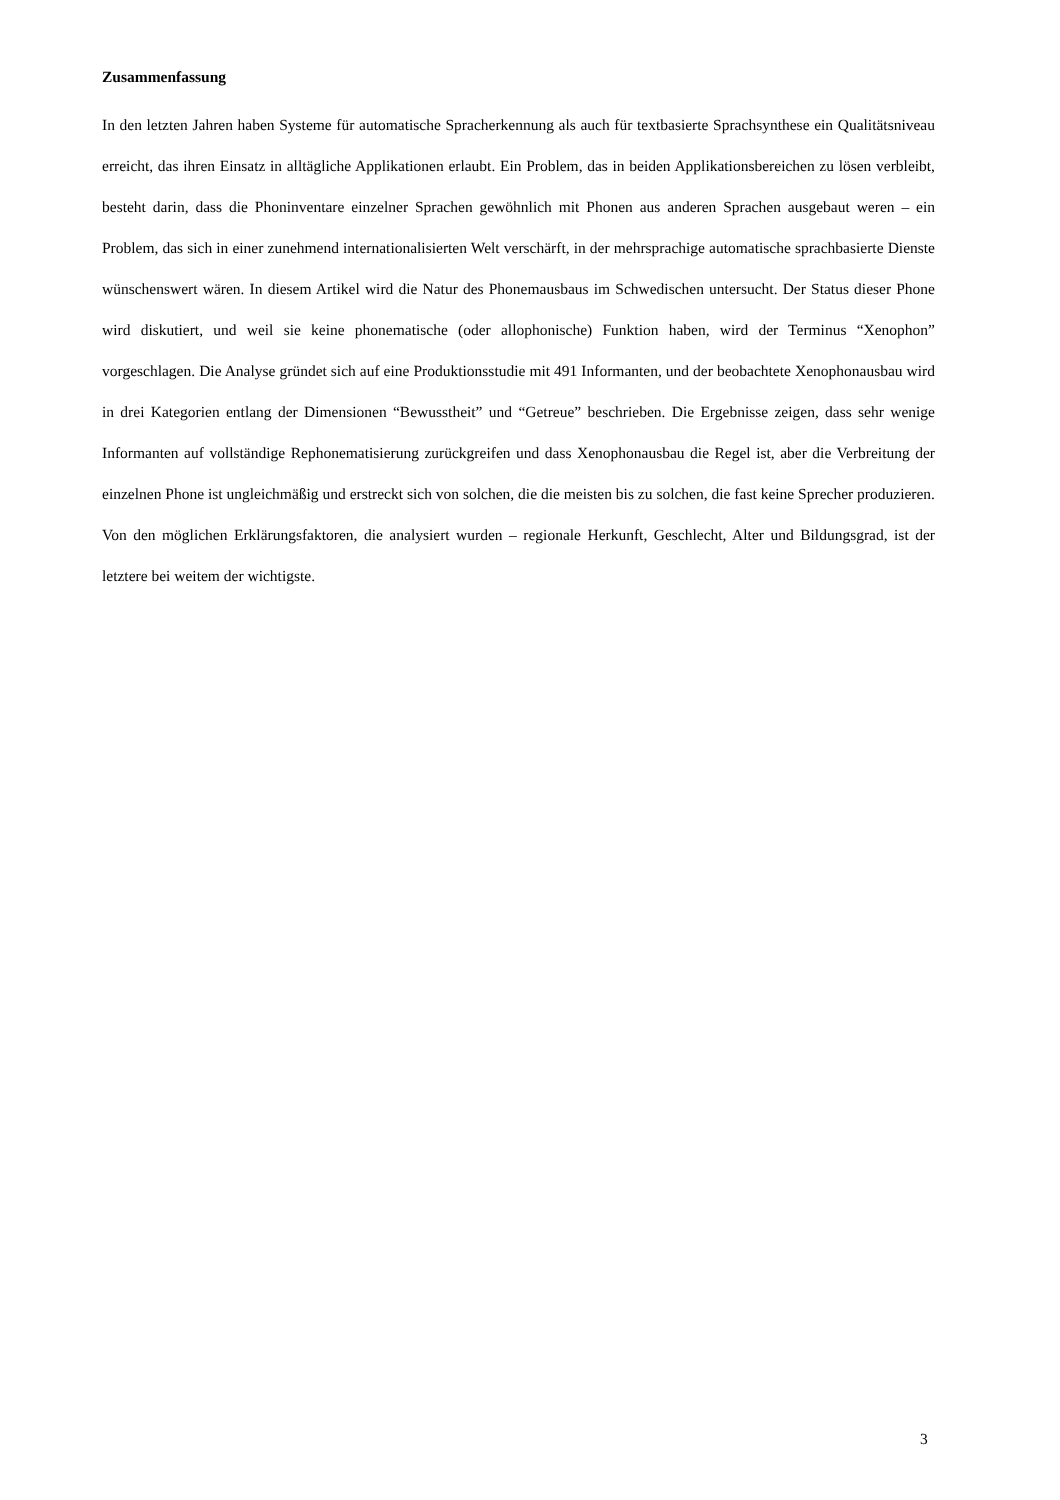Zusammenfassung
In den letzten Jahren haben Systeme für automatische Spracherkennung als auch für textbasierte Sprachsynthese ein Qualitätsniveau erreicht, das ihren Einsatz in alltägliche Applikationen erlaubt. Ein Problem, das in beiden Applikationsbereichen zu lösen verbleibt, besteht darin, dass die Phoninventare einzelner Sprachen gewöhnlich mit Phonen aus anderen Sprachen ausgebaut weren – ein Problem, das sich in einer zunehmend internationalisierten Welt verschärft, in der mehrsprachige automatische sprachbasierte Dienste wünschenswert wären. In diesem Artikel wird die Natur des Phonemausbaus im Schwedischen untersucht. Der Status dieser Phone wird diskutiert, und weil sie keine phonematische (oder allophonische) Funktion haben, wird der Terminus “Xenophon” vorgeschlagen. Die Analyse gründet sich auf eine Produktionsstudie mit 491 Informanten, und der beobachtete Xenophonausbau wird in drei Kategorien entlang der Dimensionen “Bewusstheit” und “Getreue” beschrieben. Die Ergebnisse zeigen, dass sehr wenige Informanten auf vollständige Rephonematisierung zurückgreifen und dass Xenophonausbau die Regel ist, aber die Verbreitung der einzelnen Phone ist ungleichmäßig und erstreckt sich von solchen, die die meisten bis zu solchen, die fast keine Sprecher produzieren. Von den möglichen Erklärungsfaktoren, die analysiert wurden – regionale Herkunft, Geschlecht, Alter und Bildungsgrad, ist der letztere bei weitem der wichtigste.
3